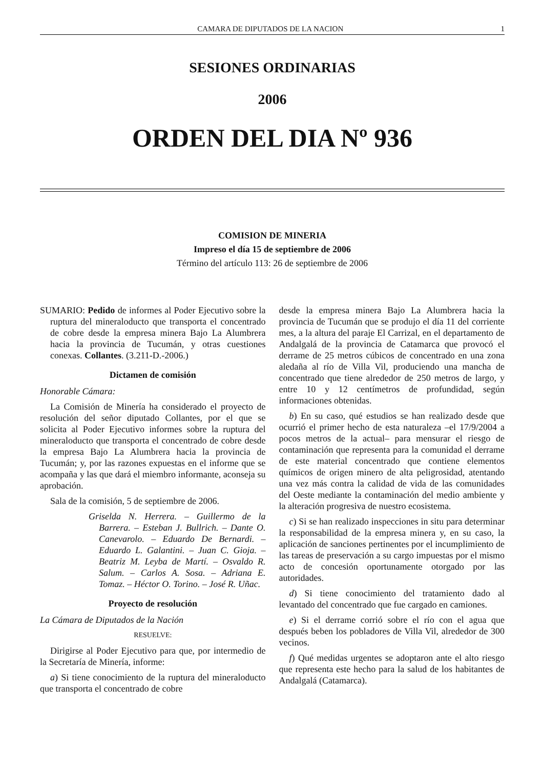CAMARA DE DIPUTADOS DE LA NACION 1
SESIONES ORDINARIAS
2006
ORDEN DEL DIA Nº 936
COMISION DE MINERIA
Impreso el día 15 de septiembre de 2006
Término del artículo 113: 26 de septiembre de 2006
SUMARIO: Pedido de informes al Poder Ejecutivo sobre la ruptura del mineraloducto que transporta el concentrado de cobre desde la empresa minera Bajo La Alumbrera hacia la provincia de Tucumán, y otras cuestiones conexas. Collantes. (3.211-D.-2006.)
Dictamen de comisión
Honorable Cámara:
La Comisión de Minería ha considerado el proyecto de resolución del señor diputado Collantes, por el que se solicita al Poder Ejecutivo informes sobre la ruptura del mineraloducto que transporta el concentrado de cobre desde la empresa Bajo La Alumbrera hacia la provincia de Tucumán; y, por las razones expuestas en el informe que se acompaña y las que dará el miembro informante, aconseja su aprobación.
Sala de la comisión, 5 de septiembre de 2006.
Griselda N. Herrera. – Guillermo de la Barrera. – Esteban J. Bullrich. – Dante O. Canevarolo. – Eduardo De Bernardi. – Eduardo L. Galantini. – Juan C. Gioja. – Beatriz M. Leyba de Martí. – Osvaldo R. Salum. – Carlos A. Sosa. – Adriana E. Tomaz. – Héctor O. Torino. – José R. Uñac.
Proyecto de resolución
La Cámara de Diputados de la Nación
RESUELVE:
Dirigirse al Poder Ejecutivo para que, por intermedio de la Secretaría de Minería, informe:
a) Si tiene conocimiento de la ruptura del mineraloducto que transporta el concentrado de cobre
desde la empresa minera Bajo La Alumbrera hacia la provincia de Tucumán que se produjo el día 11 del corriente mes, a la altura del paraje El Carrizal, en el departamento de Andalgalá de la provincia de Catamarca que provocó el derrame de 25 metros cúbicos de concentrado en una zona aledaña al río de Villa Vil, produciendo una mancha de concentrado que tiene alrededor de 250 metros de largo, y entre 10 y 12 centímetros de profundidad, según informaciones obtenidas.
b) En su caso, qué estudios se han realizado desde que ocurrió el primer hecho de esta naturaleza –el 17/9/2004 a pocos metros de la actual– para mensurar el riesgo de contaminación que representa para la comunidad el derrame de este material concentrado que contiene elementos químicos de origen minero de alta peligrosidad, atentando una vez más contra la calidad de vida de las comunidades del Oeste mediante la contaminación del medio ambiente y la alteración progresiva de nuestro ecosistema.
c) Si se han realizado inspecciones in situ para determinar la responsabilidad de la empresa minera y, en su caso, la aplicación de sanciones pertinentes por el incumplimiento de las tareas de preservación a su cargo impuestas por el mismo acto de concesión oportunamente otorgado por las autoridades.
d) Si tiene conocimiento del tratamiento dado al levantado del concentrado que fue cargado en camiones.
e) Si el derrame corrió sobre el río con el agua que después beben los pobladores de Villa Vil, alrededor de 300 vecinos.
f) Qué medidas urgentes se adoptaron ante el alto riesgo que representa este hecho para la salud de los habitantes de Andalgalá (Catamarca).